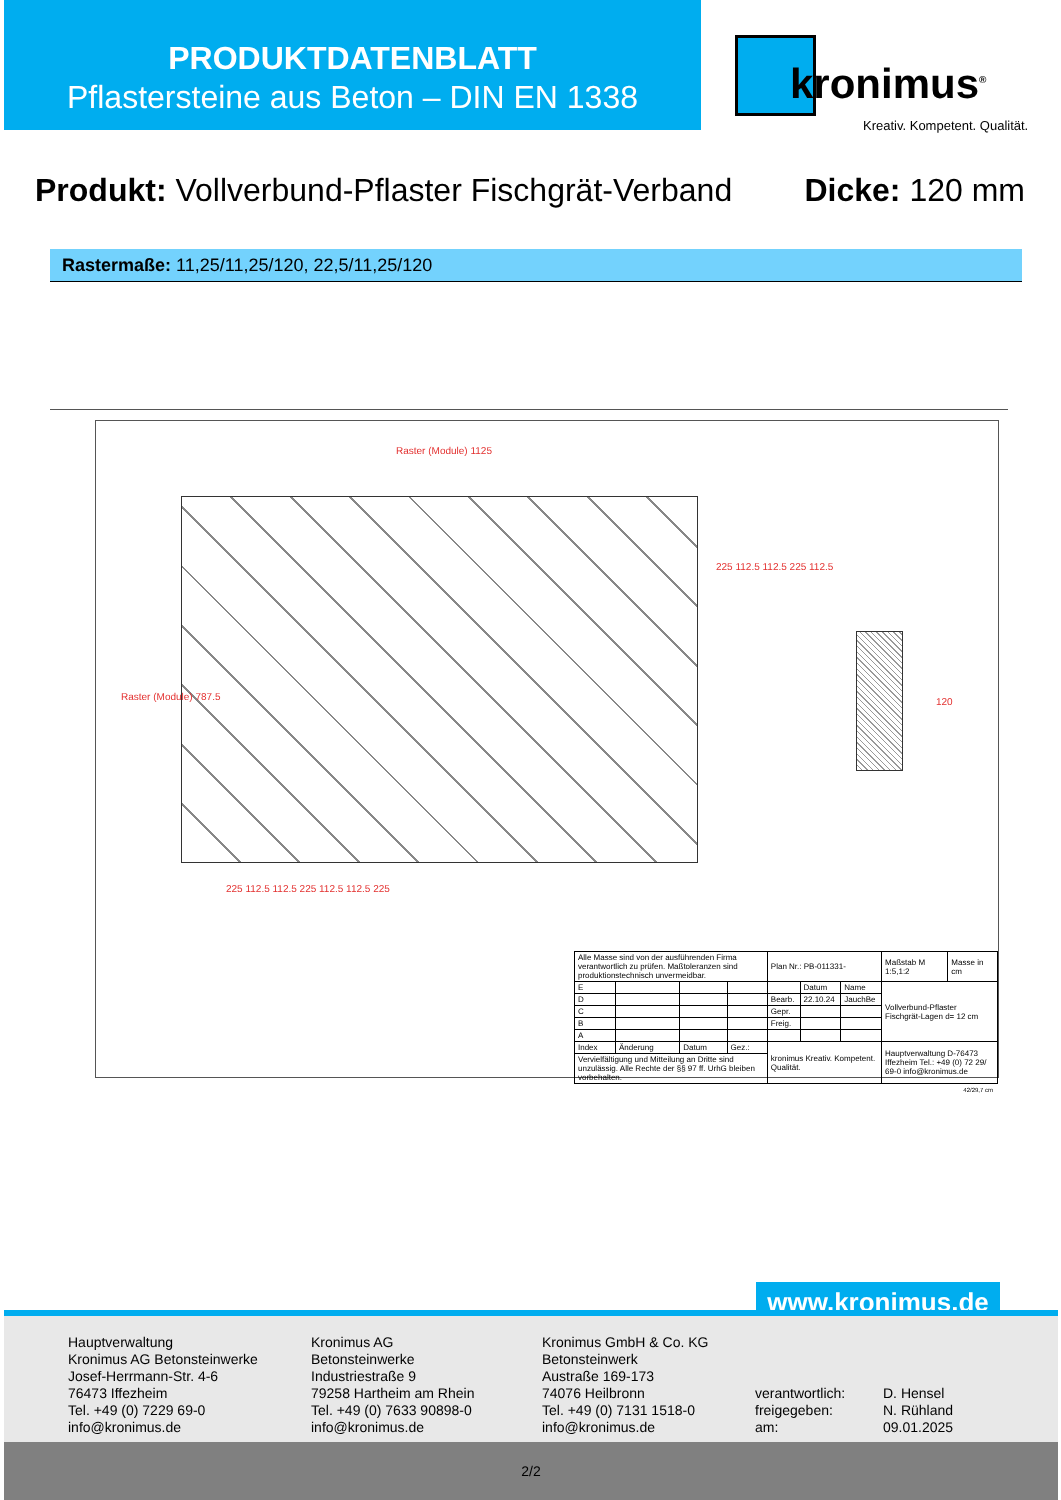PRODUKTDATENBLATT
Pflastersteine aus Beton – DIN EN 1338
kronimus<sup>®</sup>
Kreativ. Kompetent. Qualität.
Produkt: Vollverbund-Pflaster Fischgrät-Verband
Dicke: 120 mm
Rastermaße: 11,25/11,25/120, 22,5/11,25/120
Raster (Module) 1125
Raster (Module) 787.5
225 112.5 112.5 225 112.5
225 112.5 112.5 225 112.5 112.5 225
120
| Alle Masse sind von der ausführenden Firma verantwortlich zu prüfen. Maßtoleranzen sind produktionstechnisch unvermeidbar. | | | | Plan Nr.: PB-011331- | | | Maßstab M 1:5,1:2 | Masse in cm |
| E | | | | | Datum | Name | Vollverbund-Pflaster Fischgrät-Lagen d= 12 cm | |
| D | | | | Bearb. | 22.10.24 | JauchBe | | |
| C | | | | Gepr. | | | | |
| B | | | | Freig. | | | | |
| A | | | | | | | | |
| Index | Änderung | Datum | Gez.: | kronimus Kreativ. Kompetent. Qualität. | | | Hauptverwaltung D-76473 Iffezheim Tel.: +49 (0) 72 29/ 69-0 info@kronimus.de | |
| Vervielfältigung und Mitteilung an Dritte sind unzulässig. Alle Rechte der §§ 97 ff. UrhG bleiben vorbehalten. | | | | | | | | |
42/29,7 cm
www.kronimus.de
Hauptverwaltung
Kronimus AG Betonsteinwerke
Josef-Herrmann-Str. 4-6
76473 Iffezheim
Tel. +49 (0) 7229 69-0
info@kronimus.de
Kronimus AG
Betonsteinwerke
Industriestraße 9
79258 Hartheim am Rhein
Tel. +49 (0) 7633 90898-0
info@kronimus.de
Kronimus GmbH & Co. KG
Betonsteinwerk
Austraße 169-173
74076 Heilbronn
Tel. +49 (0) 7131 1518-0
info@kronimus.de
verantwortlich:
freigegeben:
am:
D. Hensel
N. Rühland
09.01.2025
2/2